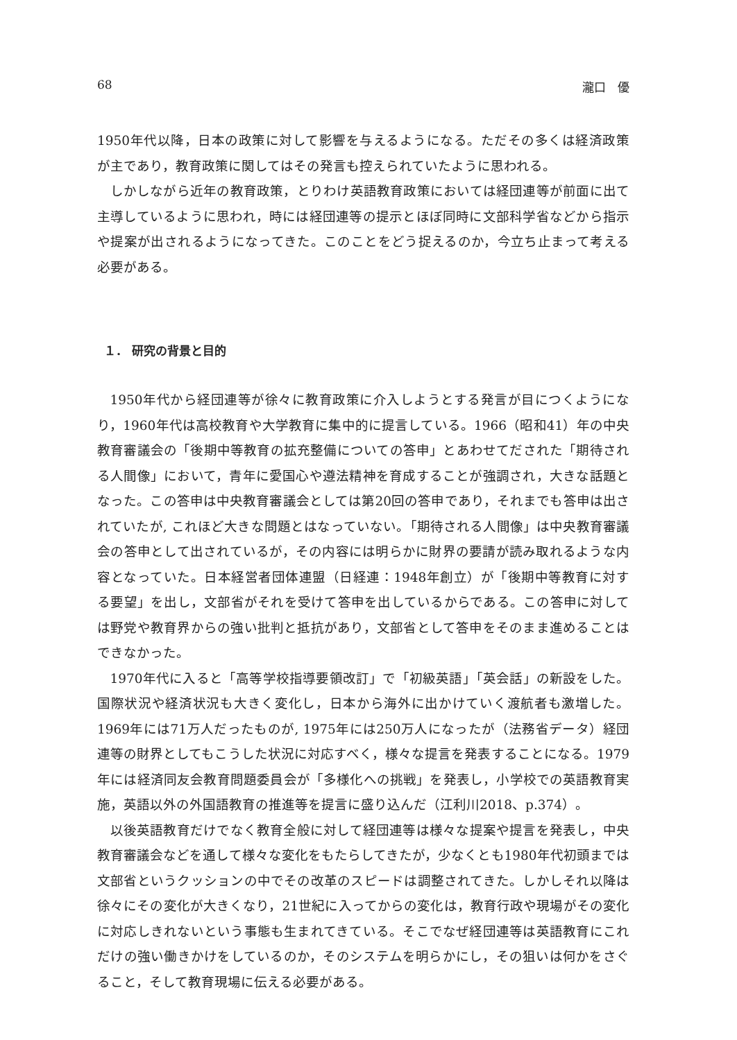68 瀧口　優
1950年代以降，日本の政策に対して影響を与えるようになる。ただその多くは経済政策が主であり，教育政策に関してはその発言も控えられていたように思われる。
しかしながら近年の教育政策，とりわけ英語教育政策においては経団連等が前面に出て主導しているように思われ，時には経団連等の提示とほぼ同時に文部科学省などから指示や提案が出されるようになってきた。このことをどう捉えるのか，今立ち止まって考える必要がある。
１． 研究の背景と目的
1950年代から経団連等が徐々に教育政策に介入しようとする発言が目につくようになり，1960年代は高校教育や大学教育に集中的に提言している。1966（昭和41）年の中央教育審議会の「後期中等教育の拡充整備についての答申」とあわせてだされた「期待される人間像」において，青年に愛国心や遵法精神を育成することが強調され，大きな話題となった。この答申は中央教育審議会としては第20回の答申であり，それまでも答申は出されていたが, これほど大きな問題とはなっていない。「期待される人間像」は中央教育審議会の答申として出されているが，その内容には明らかに財界の要請が読み取れるような内容となっていた。日本経営者団体連盟（日経連：1948年創立）が「後期中等教育に対する要望」を出し，文部省がそれを受けて答申を出しているからである。この答申に対しては野党や教育界からの強い批判と抵抗があり，文部省として答申をそのまま進めることはできなかった。
1970年代に入ると「高等学校指導要領改訂」で「初級英語」「英会話」の新設をした。国際状況や経済状況も大きく変化し，日本から海外に出かけていく渡航者も激増した。1969年には71万人だったものが, 1975年には250万人になったが（法務省データ）経団連等の財界としてもこうした状況に対応すべく，様々な提言を発表することになる。1979年には経済同友会教育問題委員会が「多様化への挑戦」を発表し，小学校での英語教育実施，英語以外の外国語教育の推進等を提言に盛り込んだ（江利川2018、p.374）。
以後英語教育だけでなく教育全般に対して経団連等は様々な提案や提言を発表し，中央教育審議会などを通して様々な変化をもたらしてきたが，少なくとも1980年代初頭までは文部省というクッションの中でその改革のスピードは調整されてきた。しかしそれ以降は徐々にその変化が大きくなり，21世紀に入ってからの変化は，教育行政や現場がその変化に対応しきれないという事態も生まれてきている。そこでなぜ経団連等は英語教育にこれだけの強い働きかけをしているのか，そのシステムを明らかにし，その狙いは何かをさぐること，そして教育現場に伝える必要がある。